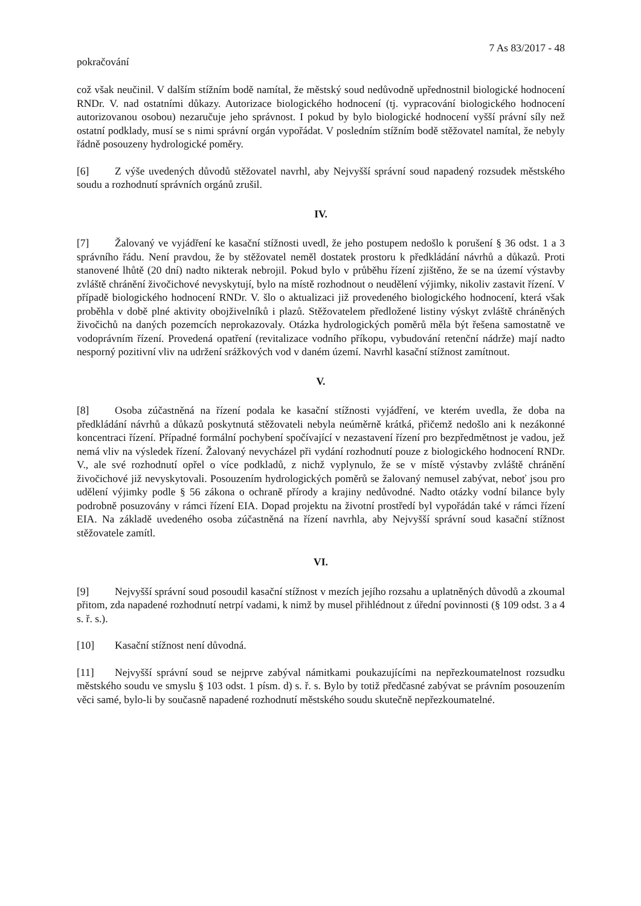7 As 83/2017 - 48
pokračování
což však neučinil. V dalším stížním bodě namítal, že městský soud nedůvodně upřednostnil biologické hodnocení RNDr. V. nad ostatními důkazy. Autorizace biologického hodnocení (tj. vypracování biologického hodnocení autorizovanou osobou) nezaručuje jeho správnost. I pokud by bylo biologické hodnocení vyšší právní síly než ostatní podklady, musí se s nimi správní orgán vypořádat. V posledním stížním bodě stěžovatel namítal, že nebyly řádně posouzeny hydrologické poměry.
[6] Z výše uvedených důvodů stěžovatel navrhl, aby Nejvyšší správní soud napadený rozsudek městského soudu a rozhodnutí správních orgánů zrušil.
IV.
[7] Žalovaný ve vyjádření ke kasační stížnosti uvedl, že jeho postupem nedošlo k porušení § 36 odst. 1 a 3 správního řádu. Není pravdou, že by stěžovatel neměl dostatek prostoru k předkládání návrhů a důkazů. Proti stanovené lhůtě (20 dní) nadto nikterak nebrojil. Pokud bylo v průběhu řízení zjištěno, že se na území výstavby zvláště chránění živočichové nevyskytují, bylo na místě rozhodnout o neudělení výjimky, nikoliv zastavit řízení. V případě biologického hodnocení RNDr. V. šlo o aktualizaci již provedeného biologického hodnocení, která však proběhla v době plné aktivity obojživelníků i plazů. Stěžovatelem předložené listiny výskyt zvláště chráněných živočichů na daných pozemcích neprokazovaly. Otázka hydrologických poměrů měla být řešena samostatně ve vodoprávním řízení. Provedená opatření (revitalizace vodního příkopu, vybudování retenční nádrže) mají nadto nesporný pozitivní vliv na udržení srážkových vod v daném území. Navrhl kasační stížnost zamítnout.
V.
[8] Osoba zúčastněná na řízení podala ke kasační stížnosti vyjádření, ve kterém uvedla, že doba na předkládání návrhů a důkazů poskytnutá stěžovateli nebyla neúměrně krátká, přičemž nedošlo ani k nezákonné koncentraci řízení. Případné formální pochybení spočívající v nezastavení řízení pro bezpředmětnost je vadou, jež nemá vliv na výsledek řízení. Žalovaný nevycházel při vydání rozhodnutí pouze z biologického hodnocení RNDr. V., ale své rozhodnutí opřel o více podkladů, z nichž vyplynulo, že se v místě výstavby zvláště chránění živočichové již nevyskytovali. Posouzením hydrologických poměrů se žalovaný nemusel zabývat, neboť jsou pro udělení výjimky podle § 56 zákona o ochraně přírody a krajiny nedůvodné. Nadto otázky vodní bilance byly podrobně posuzovány v rámci řízení EIA. Dopad projektu na životní prostředí byl vypořádán také v rámci řízení EIA. Na základě uvedeného osoba zúčastněná na řízení navrhla, aby Nejvyšší správní soud kasační stížnost stěžovatele zamítl.
VI.
[9] Nejvyšší správní soud posoudil kasační stížnost v mezích jejího rozsahu a uplatněných důvodů a zkoumal přitom, zda napadené rozhodnutí netrpí vadami, k nimž by musel přihlédnout z úřední povinnosti (§ 109 odst. 3 a 4 s. ř. s.).
[10] Kasační stížnost není důvodná.
[11] Nejvyšší správní soud se nejprve zabýval námitkami poukazujícími na nepřezkoumatelnost rozsudku městského soudu ve smyslu § 103 odst. 1 písm. d) s. ř. s. Bylo by totiž předčasné zabývat se právním posouzením věci samé, bylo-li by současně napadené rozhodnutí městského soudu skutečně nepřezkoumatelné.